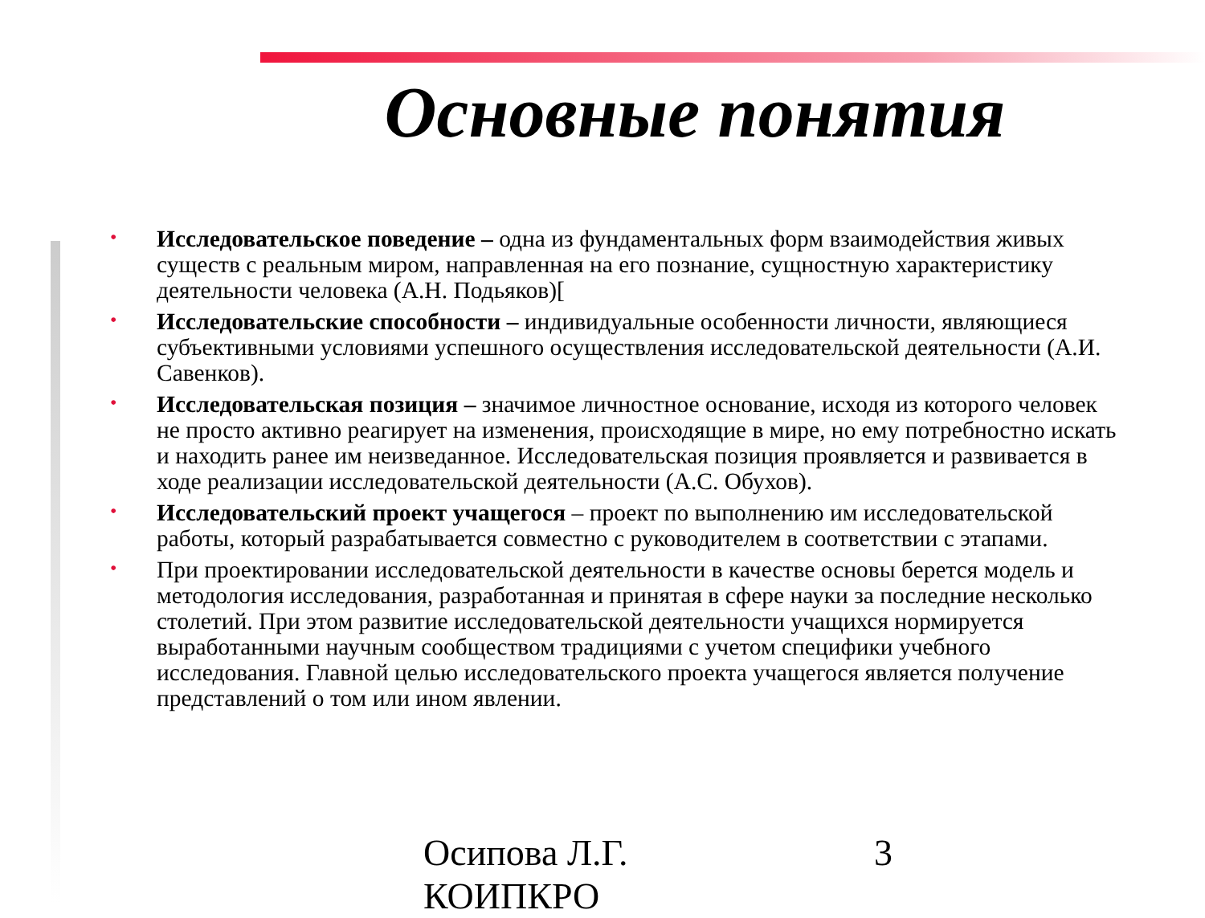Основные понятия
• Исследовательское поведение – одна из фундаментальных форм взаимодействия живых существ с реальным миром, направленная на его познание, сущностную характеристику деятельности человека (А.Н. Подьяков)[
• Исследовательские способности – индивидуальные особенности личности, являющиеся субъективными условиями успешного осуществления исследовательской деятельности (А.И. Савенков).
• Исследовательская позиция – значимое личностное основание, исходя из которого человек не просто активно реагирует на изменения, происходящие в мире, но ему потребностно искать и находить ранее им неизведанное. Исследовательская позиция проявляется и развивается в ходе реализации исследовательской деятельности (А.С. Обухов).
• Исследовательский проект учащегося – проект по выполнению им исследовательской работы, который разрабатывается совместно с руководителем в соответствии с этапами.
• При проектировании исследовательской деятельности в качестве основы берется модель и методология исследования, разработанная и принятая в сфере науки за последние несколько столетий. При этом развитие исследовательской деятельности учащихся нормируется выработанными научным сообществом традициями с учетом специфики учебного исследования. Главной целью исследовательского проекта учащегося является получение представлений о том или ином явлении.
Осипова Л.Г. КОИПКРО
3